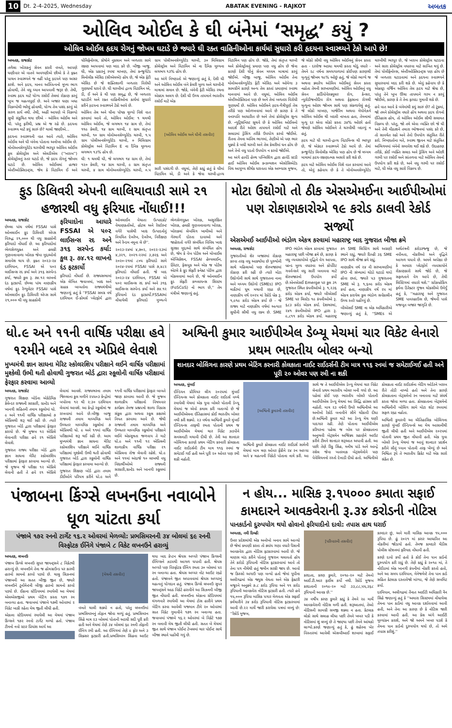10 Dt. 2-4-2025, Wednesday ABATAK EVENING - RAJKOT અબતક
ઓલિવ ઓઈલ કે ઘી બંનેમાં ‘સમૃદ્ધ’ કયું ?
ઓલિવ ઓઈલ હૃદય રોગનું જોખમ ઘટાડે છે જ્યારે ઘી રક્ત વાહિનીઓના કાર્યમાં સુધારો કરી હૃદયના સ્વાસ્થ્યને ટેકો આપે છે!
અબતક, રાજકોટ
તળેલા ખોરાકનું સેવન કરતી વખતે, આપણે ઘણીવાર એ વાતને અવગણીએ છીએ કે તે ફક્ત પાચન સ્વાસ્થ્યને જ નહીં પરંતુ હૃદયને પણ અસર કરશે. અને હૃદય, માનવ અસ્તિત્વનો મુખ્ય ભાગ હોવાથી, તેને વધુ ધ્યાન આપવાની જરૂર છે. તેથી, સ્વસ્થ હૃદય માટે યોગ્ય રસોઈ તેલમાં રોકાણ કરવું ખૂબ જ મહત્વપૂર્ણ છે. અને બજાર ઘણા બધા વિકલ્પોથી ભરેલું હોવાથી, યોગ્ય તેલ પસંદ કરવું એ સરળ કાર્ય નથી. તેથી, અહીં આપણે બે વિકલ્પો સુધી સંકુચિત થયા છીએ - ઓલિવ ઓઈલ અને ઘી. પરંતુ ફરીથી, પ્રશ્ન એ જ રહે છે. હૃદયના સ્વાસ્થ્ય માટે કયું સારું છે? ચાલો જાણીએ...
હૃદયના સ્વાસ્થ્યની વાત આવે ત્યારે, ઓલિવ ઓઈલ અને ઘી બંનેના પોતાના અનોખા ઓઈલ છે. મોનોઅનસેચ્યુરેટેડ ચરબીથી ભરપૂર ઓલિવ ઓઈલ કુલ કોલેસ્ટ્રોલ અને એલડીએલ (''ખરાબ'') કોલેસ્ટ્રોલનું સ્તર ઘટાડે છે, જે હૃદય રોગનું જોખમ ઘટાડે છે. ઓલિવ ઓઈલમાં હાજર એન્ટીઓક્સિડન્ટ્સ, જેમ કે વિટામિન ઈ અને પોલિફેનોલ્સ, કોષોને નુકસાન અને બળતરા સામે રક્ષણ આપવામાં પણ મદદ કરે છે. બીજી બાજુ, ઘી, એક પ્રકારનું સ્પષ્ટ માખણ, તેમાં કન્જુગેટેડ લિનોલીક એસિડ (સીએલએ) હોય છે, જે એક ફેટી એસિડ છે જે શક્તિશાળી બળતરા વિરોધી ગુણધર્મો ધરાવે છે. ઘી ચરબીમાં દ્રાવ્ય વિટામિન એ, ડી, ઈ અને કે થી પણ સમૃદ્ધ છે, જે બળતરા ઘટાડીને અને રક્ત વાહિનીઓના કાર્યમાં સુધારો કરીને હૃદયના સ્વાસ્થ્યને ટેકો આપે છે.
ઓલિવ તેલ અને ઘીના પોષક મૂલ્યો વિશે વાત કરવામાં આવે તો, ઓલિવ ઓઈલ: ૧ ચમચી ઓલિવ ઓઈલ, જે લગભગ ૧૪ ગ્રામ છે, તેમાં ૧૧૯ કેલરી, ૧૪ ગ્રામ ચરબી, ૨ ગ્રામ સંતૃપ્ત ચરબી, ૧૦ ગ્રામ મોનોઅનસેચ્યુરેટેડ ચરબી, ૧.૫ ગ્રામ પોલીઅનસેચ્યુરેટેડ ચરબી, ૦ મિલિગ્રામ કોલેસ્ટ્રોલ અને વિટામિન E ના દૈનિક મૂલ્યના લગભગ ૧૩% હોય છે.
ઘી: ૧ ચમચી ઘી, જે લગભગ ૧૪ ગ્રામ છે, તેમાં ૧૨૦ કેલરી, ૧૪ ગ્રામ ચરબી, ૯ ગ્રામ સંતૃપ્ત ચરબી, ૪ ગ્રામ મોનોઅનસેચ્યુરેટેડ ચરબી, ૦.૫ ગ્રામ પોલીઅનસેચ્યુરેટેડ ચરબી, ૩૦ મિલિગ્રામ કોલેસ્ટ્રોલ અને વિટામિન એ ના દૈનિક મૂલ્યના લગભગ ૧૩% હોય છે.
આ અંગે નિષ્ણાતો એ જણાવ્યું હતું કે, દેશી ઘી અને ઓલિવ ઓઈલ બંને કેલરી મૂલ્ય અને ચરબીની માત્રામાં સમાન છે. જોકે, બંનેની ફેટી એસિડ રચના એકદમ અલગ છે. દેશી ઘી ઉચ્ચ તાપમાને ભારતીય રસોઈ માટે એક
[ઓલિવ ઓઈલ અને ઘીની તસવીર]
સારી પસંદગી છે. વધુમાં, તેણે કહ્યું હતું કે ઘીમાં વિટામિન એ, ડી અને કે જેવા ચરબી-દ્રાવ્ય વિટામિન પણ હોય છે. જોકે, તેમાં સંતૃપ્ત ચરબી અને કોલેસ્ટ્રોલનું પ્રમાણ પણ વધુ હોય છે જેના કારણે દેશી ઘીનું સેવન મધ્યમ માત્રામાં કરવું જોઈએ. બીજી બાજુ, ઓલિવ ઓઈલ તેના મોનોઅનસેચ્યુરેટેડ ફેટી એસિડ અને ઓમેગા ૩ સામગ્રીને કારણે અન્ય તેલ કરતાં પ્રમાણમાં સ્વસ્થ માનવામાં આવે છે. વધુમાં, ઓલિવ ઓઈલ એન્ટીઓક્સિડન્ટ પણ છે અને તેમાં બળતરા વિરોધી ગુણધર્મો છે. ઓલિવ ઓઈલને હૃદય-મૈત્રીપૂર્ણ તેલ તરીકે પણ ઓળખવામાં આવે છે કારણ કે તે વનસ્પતિ આધારિત છે અને તેમાં કોલેસ્ટ્રોલ શૂન્ય છે. ન્યુટ્રિશનિસ્ટ સૂચવે છે કે ઓલિવ ઓઈલનો આદર્શ રીતે ઓછા તાપમાને રસોઈ માટે અને સલાડમાં ડ્રેસિંગ તરીકે ઉપયોગ કરવો જોઈએ. રીતના તેમના અંતિમ ભાગમાં, તેણીએ એ પણ ભાર મૂક્યો કે બધી ચરબી અને તેલ કેલરીમાં ઘન હોય છે અને તેનો વધુ પડતો ઉપયોગ ન કરવો જોઈએ.
આ અંગે હાર્વર્ડ હેલ્થ પબ્લિશિંગ દ્વારા હાર્વર્ડ સ્ટડી હાઈ ઓલિવ ઓઈલ કન્ઝમ્પશન એસોસિએટેડ વિથ આયુષ્ય શીર્ષક ધરાવતા એક અભ્યાસ મુજબ, જે લોકો સૌથી વધુ ઓલિવ ઓઈલનું સેવન કરતા હતા - દરરોજ અડધા ચમચી કરતા થોડું વધારે - તેમને ૨૮ વર્ષના સમયગાળામાં કોઈપણ કારણથી મૃત્યુનું જોખમ ૧૯% ઓછું હતું, જે લોકો ભાગ્યે જ અથવા ક્યારેય ઓલિવ ઓઈલનું સેવન કરતા નહોતા તેમની સરખામણીમાં. ઓલિવ ઓઈલનું વધુ સેવન કાર્ડિયોવેસ્ક્યુલર રોગ, કેન્સર, ન્યુરોડીજનરેટિવ રોગ અથવા ફેફસાના રોગથી મૃત્યુના ઓછા જોખમ સાથે પણ સંકળાયેલું હતું. જે લોકો માખણ, માર્જરિન અથવા મેયોનેઝને ઓલિવ ઓઈલ થી બદલી નાખતા હતા, તેમનામાં મૃત્યુ દર એવા લોકો કરતા ૩૪% ઓછો હતો જેમણે ઓલિવ ઓઈલને તે ચરબીથી બદલ્યું ન હતું.
હૃદય માટે ઘી ચરબી-દ્રાવ્ય વિટામિન્સ થી ભરપૂર છે, જે એકંદર સ્વાસ્થ્યને ટેકો આપે છે. તેમાં કન્જુગેટેડ લિનોલીક એસિડ પણ હોય છે જે મધ્યમ માત્રામાં હૃદય-રક્ષણાત્મક અસરો કરી શકે છે.
હૃદય માટે ઓલિવ ઓઈલ વિશે વાત કરવામાં આવે તો, એવું કહેવાય છે કે તે મોનોઅનસેચ્યુરેટેડ ચરબીથી ભરપૂર છે, જે ખરાબ કોલેસ્ટ્રોલ ઘટાડવા અને સારા કોલેસ્ટ્રોલ વધારવા માટે સાબિત થયું છે. તેમાં પોલીફેનોલ્સ, એન્ટીઓક્સિડન્ટ્સ પણ હોય છે જે બળતરા ઘટાડવામાં અને હૃદયના સ્વાસ્થ્યને સુધારવામાં મદદ કરી શકે છે. એવું કહેવાય છે કે એક્સ્ટ્રા વર્જિન ઓલિવ તેલ હૃદય માટે શ્રેષ્ઠ છે, પરંતુ તેને ખૂબ ઊંચા તાપમાને ગરમ ન કરવું જોઈએ, કારણ કે તે તેના ફાયદા ગુમાવી શકે છે.
હવે વાત આવે કે બંનેમાંથી કયું સારું છે? તો ટૂંકમાં, જો તમને કોલેસ્ટ્રોલ વધારે હોય અથવા હૃદય રોગનો ઈતિહાસ હોય, તો ઓલિવ ઓઈલ સૌથી સલામત વિકલ્પ છે. પરંતુ, જો તમે એવા વ્યક્તિ છો જે ઘી અને તેની મીઠાશને તમારા ભોજનમાં પસંદ કરે છે, તો સાવચેત રહો અને તેનો ઉપયોગ સંતુલિત રીતે કરો. નિષ્ણાતોના મતે, સ્વસ્થ જીવન માટે સંતુલિત અભિગમમાં બંનેનો સમાવેશ થઈ શકે છે. ઉદાહરણ તરીકે, કોઈ વ્યક્તિ સલાડ અને ડ્રેસિંગ અને ઓછી ગરમી પર રસોઈ અને સાંતળવા માટે ઓલિવ તેલનો ઉપયોગ કરી શકે છે, અને વધુ ગરમી પર રસોઈ માટે, ઘી એક વધુ સારો વિકલ્પ છે.
ફુડ ડિલિવરી એપની લાલિયાવાડી સામે ૨૧ હજારથી વધુ ફરિયાદ નોંધાઈ!!!
અબતક, રાજકોટ
છેલ્લા પાંચ વર્ષમાં FSSAI પાસે ઓનલાઈન ફૂડ ડિલિવરી એપ્સ વિરુદ્ધ ૨૧,૦૦૦ થી વધુ ગ્રાહકોની ફરિયાદો નોંધાઈ છે. આ ફરિયાદોમાં ભેળસેળયુક્ત અને હલકી ગુણવત્તાવાળા ખોરાક જેવા મુદ્દાઓનો સમાવેશ થાય છે. ફક્ત ૨૦૨૩-૨૪ દરમિયાન, FSSAI એ ૫૦૨ લાઈસન્સ રદ કર્યા અને ૩૧૬ સસ્પેન્ડ કર્યા, જ્યારે કુલ રૂ. ૭૪.૧૨ લાખનો દંડ ફટકાર્યો. છેલ્લા પાંચ નાણાકીય વર્ષમાં ફૂડ રેગ્યુલેટર FSSAI પાસે ઓનલાઈન ફૂડ ડિલિવરી એપ્સ સામે ૨૧,૦૦૦ થી વધુ ગ્રાહકોની
ફરિયાદોના આધારે FSSAI એ ૫૦૨ લાઈસન્સ રદ અને ૩૧૬ સસ્પેન્ડ કર્યા: કુલ રૂ. ૭૪.૧૨ લાખનો દંડ ફટકાર્યો
ફરિયાદો નોંધાઈ છે. રાજ્યસભામાં એક લેખિત જવાબમાં, ખાદ્ય અને ગ્રાહક બાબતોના રાજ્યમંત્રીએ જણાવ્યું હતું કે ''FSSAI સમગ્ર વર્ષ દરમિયાન ઈ-કોમર્સ પ્લેટફોર્મ દ્વારા ઓનલાઈન વેચાતા ઉત્પાદકો/ વેચાણકર્તાઓ, હોટલ અને રેસ્ટોરન્ટ વગેરે પાસેથી ખાદ્ય ઉત્પાદનોનું નિયમિત દેખરેખ, દેખરેખ, નિરીક્ષણ અને રેન્ડમ નમૂના લે છે''.
૨૦૨૩-૨૪માં ૪,૭૦૨, ૨૦૨૨-૨૩માં ૪,૩૨૧, ૨૦૨૧-૨૨માં ૩,૭૨૬ અને ૨૦૨૦-૨૧માં ૮૦૫ ફરિયાદો સામે ૨૦૨૪-૨૫માં FSSAI પાસે ૭,૪૮૨ ફરિયાદો નોંધાઈ હતી. જે બાદ ૨૦૨૩-૨૪ દરમિયાન, FSSAI એ ૫૦૨ લાઈસન્સ રદ કર્યા અને ૩૧૬ લાઈસન્સ સસ્પેન્ડ કર્યા અને ૭૪.૧૨ રૂપિયાનો દંડ ફટકાર્યો.FSSAIમાં નોંધાયેલી ફરિયાદો મુખ્યત્વે ભેળસેળયુક્ત ખોરાક, અસુરક્ષિત ખોરાક, હલકી ગુણવત્તાવાળા ખોરાક, ખોરાકમાં લેબલિંગ ખામીઓ અને ગેરમાર્ગે દોરતા દાવાઓ અને જાહેરાતો વગેરે સંબંધિત વિવિધ ખાદ્ય સુરક્ષા મુદ્દાઓ સાથે સંબંધિત હોય છે, જેમ કે વેબ પોર્ટલ અને મોબાઈલ એપ્લિકેશન, FSSAI હેલ્પલાઈન, ટ્વિટર, ફેસબુક અને એક જ પોર્ટલ એટલે કે ફૂડ સેફ્ટી કનેક્ટ પોર્ટલ દ્વારા મોકલવામાં આવે છે, જે ઓનલાઈન ફૂડ સેફ્ટી કમ્પ્લાયન્સ સિસ્ટમ (FoSCoS) નો ભાગ છે,'' તેમ મંત્રીએ જણાવ્યું હતું.
મોટા ઉદ્યોગો તો ઠીક એસએમઈના આઈપીઓમાં પણ રોકાણકારોએ ૧૯ કરોડ ઠાલવી રેકોર્ડ સર્જ્યો
એસએમઈ આઈપીઓ ભંડોળ એકત્ર કરવામાં મહારાષ્ટ્ર બાદ ગુજરાત બીજા ક્રમે
અબતક, રાજકોટ
ગુજરાતીઓ શેર બજારમાં રોકાણ કરવા તરફ વધુ આકર્ષાયા છે પુરુષોની સાથે મહિલાઓ પણ શેરબજારમાં રોકાણ કરી રહી છે ત્યારે મોટા ઉદ્યોગોની સાથે સાથે ગુજરાતના નાના અને મધ્યમ ઉદ્યોગો (SMEs) IPO માર્કેટમાં ધૂમ મચાવી રહ્યા છે, નાણાકીય વર્ષ ૨૦૨૫ માં રેકોર્ડ બ્રેક રૂ. ૧,૯૧૯ કરોડ એકત્ર કર્યા છે - જે રાજ્ય માટે નાણાકીય વર્ષમાં અત્યાર સુધીની સૌથી વધુ રકમ છે. SME IPO ભંડોળ એકત્ર કરવામાં ગુજરાત મહારાષ્ટ્ર પછી બીજા ક્રમે છે, કારણ કે વધુ વ્યવસાયોએ વૃદ્ધિને વેગ આપવા, બ્રાન્ડ મૂલ્ય વધારવા અને કોર્પોરેટ ગવર્નન્સને વધુ સારી બનાવવા માટે શેરબજારનો ઉપયોગ કર્યો છે.એનએસઈ Emerge પર કુલ ૩૧ ગુજરાત સ્થિત કંપનીઓએ રૂ. ૧,૨૩૬ કરોડ એકત્ર કર્યા, જ્યારે બીએસઈ SME પર લિસ્ટેડ ૧૯ કંપનીઓએ રૂ. ૬૮૩ કરોડ એકત્ર કર્યા. દેશભરમાં, ૨૪૧ કંપનીઓએ IPO દ્વારા રૂ. ૯,૮૧૧ કરોડ એકત્ર કર્યા. મહારાષ્ટ્ર ૭૧ SME લિસ્ટિંગ સાથે અગ્રણી સ્થાને રહ્યું, જ્યારે દિલ્હી ૩૬ SME IPO સાથે ત્રીજા ક્રમે રહ્યું.
નાણાકીય વર્ષ ૨૪ ની સરખામણીમાં IPO ની સંખ્યામાં થોડો ઘટાડો થયો હોવા છતાં, જ્યારે ૫૩ ગુજરાતના SME એ રૂ. ૧,૬૦૯ કરોડ એકત્ર કર્યા હતા, નાણાકીય વર્ષ ૨૫ માં એકત્ર કરાયેલ કુલ ભંડોળ સર્વકાલીન ઉચ્ચ સ્તરે પહોંચ્યું છે.
બીએસઈ SME ના એક અધિકારીએ જણાવ્યું હતું કે, ''SMEs એ અર્થતંત્રની કરોડરજ્જુ છે, જે નવીનતા, નોકરીઓ અને વૃદ્ધિને આગળ ધપાવે છે. અમને અપેક્ષા છે કે અમારા પ્લેટફોર્મ વ્યવસાયોને રોકાણકારો સાથે જોડે છે, જે સફળતાને વેગ આપે છે, તેથી લિસ્ટિંગમાં વધારો થશે.'' સ્ટોકબ્રોકિંગ ફર્મના ડિરેક્ટર ગુંજન ચોકસીએ ઉમેર્યું હતું કે, ''મહારાષ્ટ્ર અને ગુજરાત SME પાવરહાઉસ છે, જેમની પાસે મજબૂત બજાર જાગૃતિ છે.
ધો.૯ અને ૧૧ની વાર્ષિક પરીક્ષા હવે ૧૨મીને બદલે ૨૧ એપ્રિલે લેવાશે
મુખ્યમંત્રી જ્ઞાન સાધના મેરિટ સ્કોલરશિપ પરીક્ષાને લઈને વાર્ષિક પરીક્ષામાં મુશ્કેલી ઉભી થતી હોવાથી ગુજરાત બોર્ડ દ્વારા સ્કૂલોની વાર્ષિક પરીક્ષામાં ફેરફાર કરવામા આવ્યો
અબતક, રાજકોટ
ગુજરાત શિક્ષણ બોર્ડના એકેડેમિક કેલેન્ડર રાજ્યની સરકારી, ગ્રાન્ટેડ અને ખાનગી સહિતની તમામ સ્કૂલોમાં ધો. ૯ અને ૧૧ની વાર્ષિક પરીક્ષાઓ ૭ એપ્રિલથી શરૂ થઈ રહી છે. ત્યારે ગુજરાત બોર્ડ દ્વારા પરીક્ષામાં ફેરફાર કરાયો છે. જે મુજબ ૧૨ એપ્રિલે લેવાનારી પરીક્ષા હવે ૨૧ એપ્રિલે લેવાશે.
ગુજરાત રાજ્ય પરીક્ષા બોર્ડ દ્વારા જ્ઞાન સાધના મેરિટ સ્કોલરશિપ પરીક્ષામાં ફેરફાર કરવામા આવ્યો છે. જે મુજબ જે પરીક્ષા ૧૨ એપ્રિલે લેવાની હતી તે હવે ૨૧ એપ્રિલે લેવામાં આવશે. રાજ્યભરના તમામ જિલ્લાના કુલ મળીને ૨૫૫૦૩ કેન્દ્રોમાં બપોરના ૧૨ થી ૨:૩૦ દરમિયાન લેવામાં આવશે. આ કેન્દ્રો સ્કૂલોમાં જ રાખવામાં આવે છે.બીજી બાજુ રાજ્યની તમામ માધ્યમિક અને ઉચ્ચતર માધ્યમિક સ્કૂલોમાં ૭ એપ્રિલથી ધો. ૯ અને ૧૧માં વાર્ષિક પરીક્ષાઓ શરૂ થઈ રહી છે. આમ મુખ્યમંત્રી જ્ઞાન સાધના મેરિટ સ્કોલરશિપ પરીક્ષાને લઈને વાર્ષિક પરીક્ષામાં મુશ્કેલી ઉભી થતી હોવાથી ગુજરાત બોર્ડ દ્વારા સ્કૂલોની વાર્ષિક પરીક્ષામાં ફેરફાર કરવામા આવ્યો છે.
ગુજરાત શિક્ષણ બોર્ડ દ્વારા તમામ ડીઈઓને પરિપત્ર કરીને ધો.૯ અને ૧૧ની વાર્ષિક પરીક્ષામાં ફેરફાર બાબતે જાણ કરવામા આવી છે. જે મુજબ શાળાકીય પરીક્ષાનો વિષયવાર કાર્યક્રમ તેમજ પ્રશ્નપત્રો શાળા વિકાસ સંકુલ દ્વારા અથવા સ્કૂલ કક્ષાએ નિયત કરવામા આવે છે. જેથી રાજ્યની તમામ માધ્યમિક અને ઉચ્ચતર માધ્યમિક સ્કૂલોમાં પરીક્ષાને લઈને એકસૂત્રતા જળવાય તે માટે ધો.૯ અને ૧૧ની ૧૨ એપ્રિલની શાળાકીય વાર્ષિક પરીક્ષા ૨૧ એપ્રિલના રોજ લેવાની રહેશે. ધો.૯ અને ૧૧માં અંદાજે ૧૦ લાખથી વધુ વિદ્યાર્થીઓએ રાજ્યની સરકારી,ગ્રાન્ટેડ અને ખાનગી સ્કૂલમાં છે.
અશ્વિની કુમાર આઈપીએલ ડેબ્યૂ મેચમાં ચાર વિકેટ લેનારો પ્રથમ ભારતીય બોલર બન્યો
શાનદાર બોલિંગના કારણે પ્રથમ બેટિંગ કરનારી કોલકાતા નાઈટ રાઈડર્સની ટીમ માત્ર ૧૧૬ રનમાં જ સમેટાઈગઈ હતી અને પૂરી ૨૦ ઓવર પણ રમી ના શકી
અબતક, મુંબઈ
ઈન્ડિયન પ્રીમિયર લીગ ૨૦૨૫માં મુંબઈ ઈન્ડિયન્સ અને કોલકાતા નાઈટ રાઈડર્સ વચ્ચે રમાયેલી મેચમાં એક યુવા બોલરે પોતાની ડેબ્યૂ મેચમાં જ એવો કમાલ કરી બતાવ્યો છે જે આઈપીએલના ઈતિહાસમાં કોઈ ભારતીય બોલર નથી કરી શક્યો. ૨૩ વર્ષના અશ્વિની કુમારે મુંબઈ ઈન્ડિયન્સ તરફથી રમતા પોતાની પ્રથમ જ આઈપીએલ મેચમાં ચાર વિકેટ ઝડપીને સનસનાટી મચાવી દીધી છે. તેની આ શાનદાર બોલિંગના કારણે પ્રથમ બેટિંગ કરનારી કોલકાતા નાઈટ રાઈડર્સની ટીમ માત્ર ૧૧૬ રનમાં જ સમેટાઈ ગઈ હતી અને પૂરી ૨૦ ઓવર પણ રમી શકી નહોતી.
[અશ્વિની કુમારની તસવીર]
અશ્વિની કુમારે કોલકાતા નાઈટ રાઈડર્સ સામેની મેચમાં માત્ર ત્રણ ઓવર ફેંકીને ૨૪ રન આપ્યા અને ૪ મહત્વની વિકેટો પોતાના નામે કરી. આ સાથે જ તે આઈપીએલ ડેબ્યૂ મેચમાં ચાર વિકેટ લેનારો પ્રથમ ભારતીય બોલર બની ગયો છે. આ પહેલાં કોઈ પણ ભારતીય બોલરે પોતાની આઈપીએલ ડેબ્યૂ મેચમાં આ સિદ્ધિ હાંસલ કરી નહોતી. માત્ર ૨૩ વર્ષની ઉંમરે અશ્વિનીએ આ અનોખો રેકોર્ડ બનાવીને સૌને ચોંકાવી દીધા છે.અશ્વિની કુમાર માટે આ ડેબ્યૂ મેચ ઘણી યાદગાર રહી. તેણે પોતાના આઈપીએલ કરિયરના પહેલા જ બોલ પર કોલકાતાના અનુભવી બેટ્સમેન અજિંક્ય રહાણેને આઉટ કરીને ટીમને શાનદાર શરૂઆત અપાવી હતી. આ પછી તેણે રિંકુ સિંહ, મનીષ પાંડે અને આન્દ્રે રસેલ જેવા ખતરનાક બેટ્સમેનોને પણ પેવેલિયનનો રસ્તો દેખાડી દીધો હતો. અશ્વિનીએ કોલકાતા નાઈટ રાઈડર્સના બેટિંગ ઓર્ડરને ખરાબ રીતે તોડી નાખ્યો હતો અને તેના કારણે કોલકાતાના બેટ્સમેનો રન બનાવવા માટે સંઘર્ષ કરતા જોવા મળ્યા હતા. કોલકાતાના બેટ્સમેનો અશ્વિનીની બોલિંગ સામે મોટા શોટ રમવામાં સફળ રહ્યા નહોતા.
અશ્વિની કુમારની આ ઐતિહાસિક બોલિંગના કારણે મુંબઈ ઈન્ડિયન્સે આ મેચ આસાનીથી જીતી લીધી હતી અને આઈપીએલ ૨૦૨૫માં પોતાની પ્રથમ જીત નોંધાવી હતી. એક યુવા બોલરે ડેબ્યૂ મેચમાં જ આવું શાનદાર પ્રદર્શન કરીને સૌનું ધ્યાન પોતાની તરફ ખેંચ્યું છે અને નિશ્ચિત રૂપે તે ભારતીય ક્રિકેટ માટે એક સારો સંકેત છે.
પંજાબના કિંગ્સે લખનઉના નવાબોને ધૂળ ચાંટતા કર્યા
પંજાબે ૧૭૨ રનનો ટાર્ગેટ ૧૬.૨ ઓવરમાં મેળવ્યો: પ્રભસિમરનની ૩૪ બોલમાં ૬૯ રનની વિસ્ફોટક ઈનિંગે પંજાબે ૮ વિકેટ લખનઉને હરાવ્યું
અબતક, લખનઉ
પંજાબ કિંગ્સે લખનઉ સુપર જાયન્ટ્સને ૮ વિકેટથી હરાવ્યું છે. લખનઉને તેના જ હોમગ્રાઉન્ડ પર કારમી હારનો સામનો કરવો પડ્યો છે. ચાલુ સિઝનમાં પંજાબની આ સતત બીજી જીત છે, જ્યારે લખનઉને ટૂર્નામેન્ટની બીજી હારનો સામનો કરવો પડ્યો છે. ઈકાના સ્ટેડિયમમાં રમાયેલી આ મેચમાં એલએસજીએ પ્રથમ બેટિંગ કરતા ૧૭૧ રન બનાવ્યા હતા. જવાબમાં પંજાબે ૧૭મી ઓવરમાં ૨ વિકેટ બાકી રહેતા મેચ જીતી લીધી હતી.
એકાના સ્ટેડિયમમાં રમાયેલી આ મેચમાં પંજાબ કિંગ્સને ૧૭૨ રનનો ટાર્ગેટ મળ્યો હતો. પંજાબ ટીમનો નવો સ્ટાર પ્રિયાંશ આર્ય આ
[મેચની તસવીર]
વખતે ચાલી શક્યો ન હતો, પરંતુ લખનઉમાં પ્રભસિમરનનું તોફાન જોવા મળ્યું હતું. પ્રભસિમરન સિંહે માત્ર ૨૩ બોલમાં પોતાની અડધી સદી પૂરી કરી હતી અને મેચમાં તેણે ૩૪ બોલમાં ૬૯ રનની તોફાની ઈનિંગ રમી હતી. આ ઈનિંગમાં તેણે ૯ ફોર અને ૩ સિક્સર ફટકારી હતી.પ્રભસિમરન સિંહના આઉટ થયા બાદ કેપ્ટન શ્રેયસ અય્યરે પંજાબ કિંગ્સની ઈનિંગ્સને ઝડપથી આગળ ધપાવી હતી. શ્રેયસ અય્યરે પણ વિસ્ફોટક ઈનિંગ રમતા ૩૦ બોલમાં ૫૨ રન બનાવ્યા હતા. શ્રેયસ અય્યર નોટ આઉટ રહ્યો હતો. પંજાબને જીત અપાવવામાં શ્રેયસ અય્યરનું મહત્વનું યોગદાન હતું. પંજાબ કિંગ્સે લખનઉ સુપર જાયન્ટ્સને આઠ વિકેટે હરાવીને આ સિઝનની બીજી જીત નોંધાવી હતી. લખનઉના એકાના સ્ટેડિયમમાં મંગળવારે રમાયેલી આ મેચમાં ટોસ હારીને પ્રથમ બેટિંગ કરવા આવેલી યજમાન ટીમે ૨૦ ઓવરમાં સાત વિકેટ ગુમાવીને ૧૭૧ રન બનાવ્યા હતા. જવાબમાં પંજાબે ૧૬.૨ ઓવરમાં બે વિકેટે ૧૭૭ રન બનાવી મેચ જીતી લીધી હતી. સતત બે મેચમાં જીત સાથે પંજાબ પોઈન્ટ ટેબલમાં ચાર પોઈન્ટ સાથે બીજા સ્થાને પહોંચી ગયું છે.
ન હોય... માસિક રૂ.૧૫૦૦૦ કમાતા સફાઈ કામદારને આવકવેરાની રૂ.૩૪ કરોડની નોટિસ
પાનકાર્ડનો દુરુપયોગ થયો હોવાનો ફરિયાદીનો દાવો: તપાસ હાથ ધરાઈ
અબતક, નવી દિલ્હી
ઉત્તર પ્રદેશમાંથી એક અનોખો બનાવ સામે આવ્યો છે જેમાં કમાણી કરતા તો ક્યાંય ગણા વધારે પૈસાની આવકવેરા દ્વારા નોટિસ ફટકારવામાં આવી છે. જે માણસ માંડ કરીને પોતાનું ગુજરાન ચલાવતો હોય તેને કરોડો રૂપિયાની નોટિસ ફટકારવામાં આવે તો તેના પગ નીચેથી હતું જમીન સરકી જાય છે. આવો જ કિસ્સો અગાઉ પણ બન્યો હતો જેમાં યુપીના અલીગઢમાં એક જ્યુસ વેચતા અને એક ફેક્ટરી મજૂરને અનુક્રમે ૭.૮ કરોડ રૂપિયા અને ૧૧ કરોડ રૂપિયાની આવકવેરા નોટિસ ફટકારી હતી. ત્યારે હવે ૧૫,૦૦૦ રૂપિયા માસિક પગાર મેળવતા એક સફાઈ કર્મચારીને ૩૪ કરોડ રૂપિયાની નોટિસ ફટકારવામાં આવી છે.૨૨ માર્ચે જારી કરાયેલા પત્રમાં લખ્યું છે: ''રેકોર્ડ મુજબ,
[પરિવારની તસવીર]
કરદાતા, કરણ કુમારે, ૨૦૧૯-૨૦ માટે તેમનો આઈ.ટી.આર ફાઈલ કર્યો નથી. રેકોર્ડ મુજબ કરદાતાની ૨૦૧૯-૨૦ માટે ૩૩,૮૮,૫૫,૩૬૮ રૂપિયાની આવક છે.''
૩૪ વર્ષીય કરણ કુમારે કહ્યું કે તેમને ૨૯ માર્ચે આવકવેરાની નોટિસ મળી હતી. શરૂઆતમાં, તેઓ નોટિસની સામગ્રી સમજી શક્યા ન હતા. કેટલાક લોકો સાથે સલાહ લીધા પછી તેમને ખબર પડી કે નોટિસમાં શું લખ્યું છે તે જાણ્યા પછી તેમને આંચકો લાગ્યો.કરણે જણાવ્યું હતું કે, હું શહેરના ખેર વિસ્તારમાં આવેલી એસબીઆઈ શાખામાં સફાઈ કામદાર છું, અને મારી માસિક આવક ૧૫,૦૦૦ રૂપિયા છે. હું ૨૦૨૧ માં કરાર આધારિત આ નોકરીમાં જોડાયો હતો. તેમજ કામદારે ચેંડીસ પોલીસ સ્ટેશનમાં ફરિયાદ નોંધાવી હતી.
કરણે દાવો કર્યો હતો કે કોઈ તેના પાન કાર્ડનો દુરુપયોગ કરી રહ્યું છે. તેણે કહ્યું કે ૨૦૧૯ માં, તે નોઈડામાં એક ખાનગી કંપનીમાં નોકરી કરતો હતો, અને આ સમય દરમિયાન, મેનેજમેન્ટે તેના પાન કાર્ડ સહિત કેટલાક દસ્તાવેજો માંગ્યા, જે તેણે સબમિટ કર્યા.
દરમિયાન, અલીગઢમાં તૈનાત આઈટી અધિકારી નૈન સિંહે જણાવ્યું હતું કે ''અમારા સિસ્ટમમાં નોંધાયેલા તેમના પાન કાર્ડમાં વધુ આવક દર્શાવવામાં આવી હતી, અને તેના આ કારણ છે કે નોટિસ જારી કરવામાં આવી હતી. આ કેસ અંગે આઈટી મૂલ્યાંકન કરાશે, અને જો અમને ખબર પડશે કે તેમના પાન કાર્ડનો દુરુપયોગ થયો છે, તો અમે તપાસ કરીશું.''